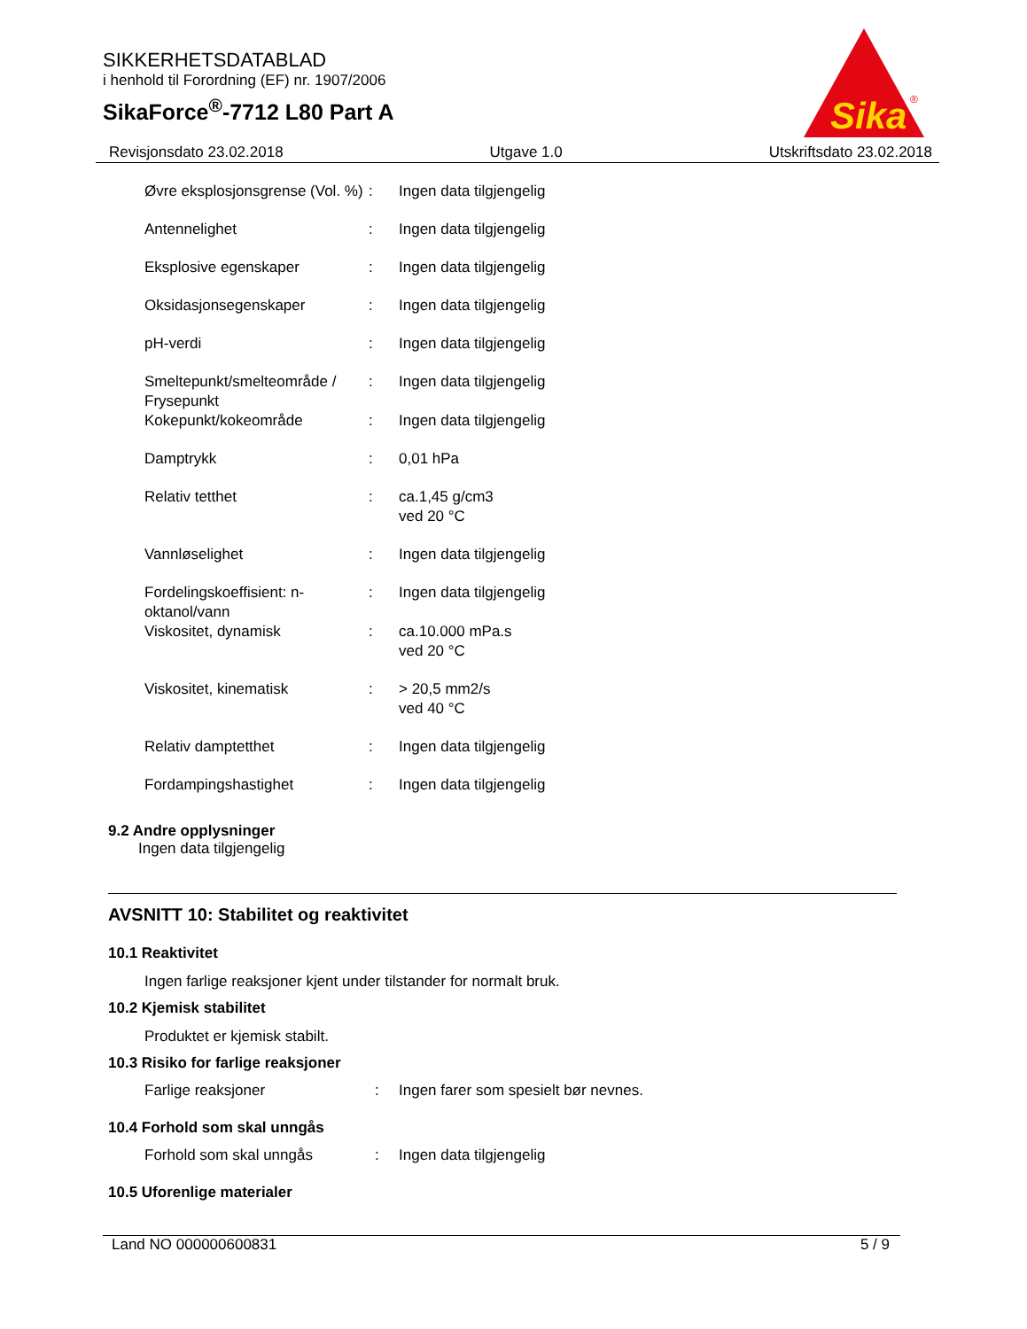SIKKERHETSDATABLAD
i henhold til Forordning (EF) nr. 1907/2006
SikaForce<sup>®</sup>-7712 L80 Part A
Sika
®
Revisjonsdato 23.02.2018 Utgave 1.0 Utskriftsdato 23.02.2018
| Øvre eksplosjonsgrense (Vol. %) | : | Ingen data tilgjengelig |
| Antennelighet | : | Ingen data tilgjengelig |
| Eksplosive egenskaper | : | Ingen data tilgjengelig |
| Oksidasjonsegenskaper | : | Ingen data tilgjengelig |
| pH-verdi | : | Ingen data tilgjengelig |
| Smeltepunkt/smelteområde / Frysepunkt | : | Ingen data tilgjengelig |
| Kokepunkt/kokeområde | : | Ingen data tilgjengelig |
| Damptrykk | : | 0,01 hPa |
| Relativ tetthet | : | ca.1,45 g/cm3 ved 20 °C |
| Vannløselighet | : | Ingen data tilgjengelig |
| Fordelingskoeffisient: n-oktanol/vann | : | Ingen data tilgjengelig |
| Viskositet, dynamisk | : | ca.10.000 mPa.s ved 20 °C |
| Viskositet, kinematisk | : | > 20,5 mm2/s ved 40 °C |
| Relativ damptetthet | : | Ingen data tilgjengelig |
| Fordampingshastighet | : | Ingen data tilgjengelig |
9.2 Andre opplysninger
Ingen data tilgjengelig
AVSNITT 10: Stabilitet og reaktivitet
10.1 Reaktivitet
Ingen farlige reaksjoner kjent under tilstander for normalt bruk.
10.2 Kjemisk stabilitet
Produktet er kjemisk stabilt.
10.3 Risiko for farlige reaksjoner
| Farlige reaksjoner | : | Ingen farer som spesielt bør nevnes. |
10.4 Forhold som skal unngås
| Forhold som skal unngås | : | Ingen data tilgjengelig |
10.5 Uforenlige materialer
Land NO 000000600831 5 / 9